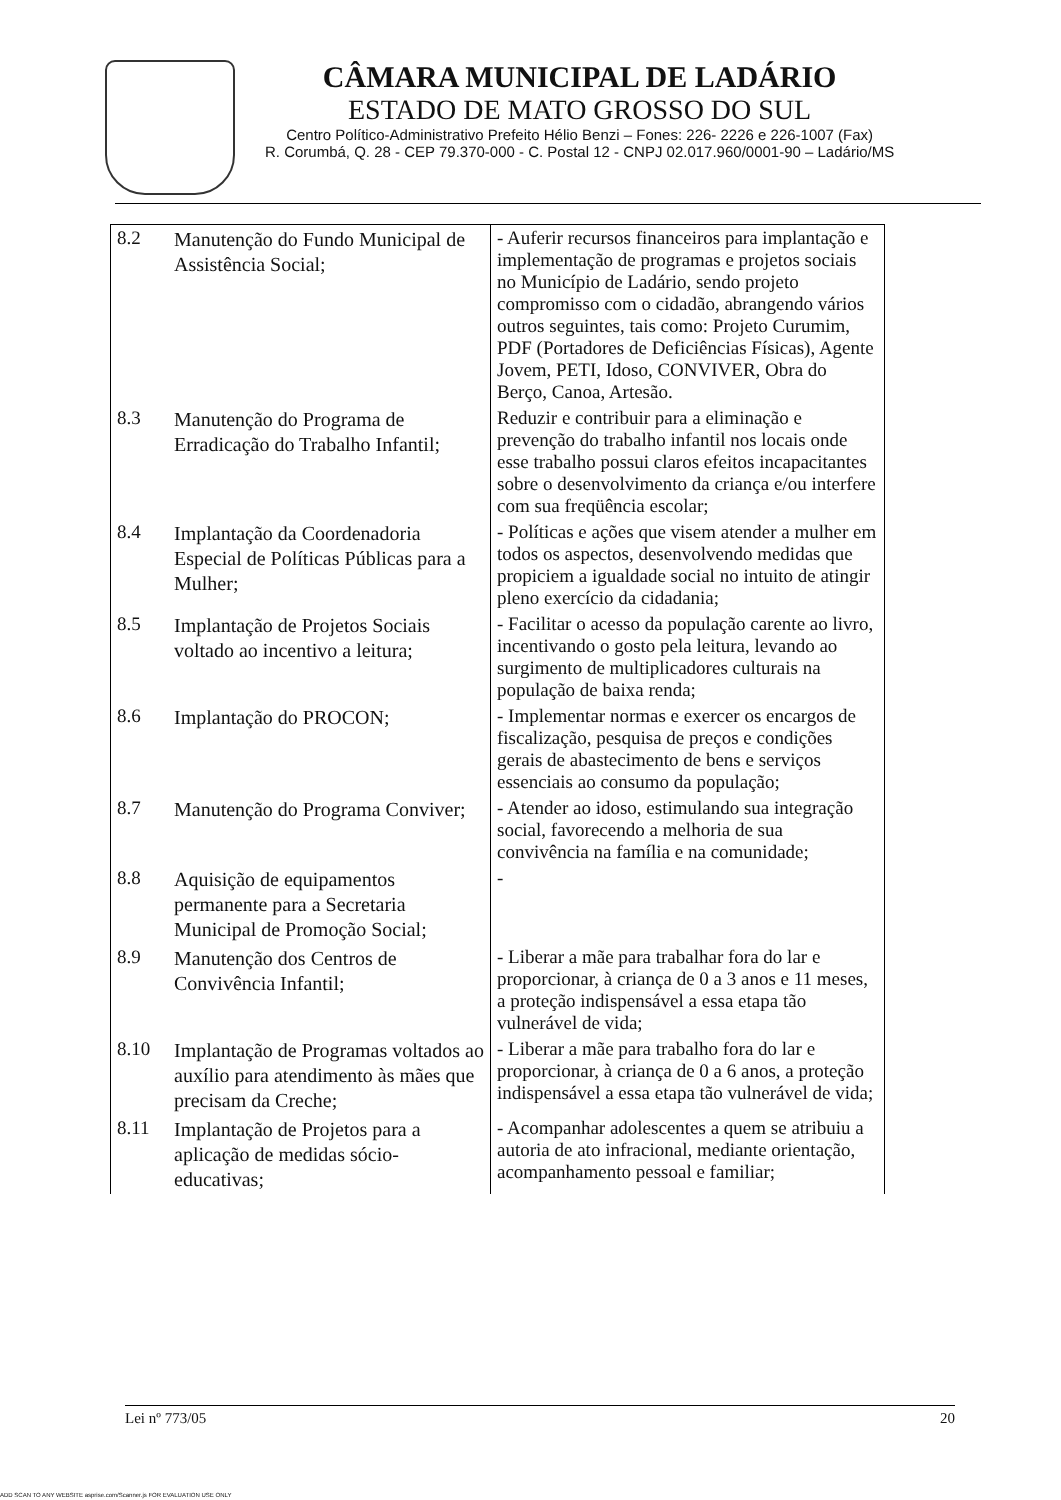CÂMARA MUNICIPAL DE LADÁRIO
ESTADO DE MATO GROSSO DO SUL
Centro Político-Administrativo Prefeito Hélio Benzi – Fones: 226- 2226 e 226-1007 (Fax)
R. Corumbá, Q. 28 - CEP 79.370-000 - C. Postal 12 - CNPJ 02.017.960/0001-90 – Ladário/MS
| 8.2 | Manutenção do Fundo Municipal de Assistência Social; | - Auferir recursos financeiros para implantação e implementação de programas e projetos sociais no Município de Ladário, sendo projeto compromisso com o cidadão, abrangendo vários outros seguintes, tais como: Projeto Curumim, PDF (Portadores de Deficiências Físicas), Agente Jovem, PETI, Idoso, CONVIVER, Obra do Berço, Canoa, Artesão. |
| 8.3 | Manutenção do Programa de Erradicação do Trabalho Infantil; | Reduzir e contribuir para a eliminação e prevenção do trabalho infantil nos locais onde esse trabalho possui claros efeitos incapacitantes sobre o desenvolvimento da criança e/ou interfere com sua freqüência escolar; |
| 8.4 | Implantação da Coordenadoria Especial de Políticas Públicas para a Mulher; | - Políticas e ações que visem atender a mulher em todos os aspectos, desenvolvendo medidas que propiciem a igualdade social no intuito de atingir pleno exercício da cidadania; |
| 8.5 | Implantação de Projetos Sociais voltado ao incentivo a leitura; | - Facilitar o acesso da população carente ao livro, incentivando o gosto pela leitura, levando ao surgimento de multiplicadores culturais na população de baixa renda; |
| 8.6 | Implantação do PROCON; | - Implementar normas e exercer os encargos de fiscalização, pesquisa de preços e condições gerais de abastecimento de bens e serviços essenciais ao consumo da população; |
| 8.7 | Manutenção do Programa Conviver; | - Atender ao idoso, estimulando sua integração social, favorecendo a melhoria de sua convivência na família e na comunidade; |
| 8.8 | Aquisição de equipamentos permanente para a Secretaria Municipal de Promoção Social; | - |
| 8.9 | Manutenção dos Centros de Convivência Infantil; | - Liberar a mãe para trabalhar fora do lar e proporcionar, à criança de 0 a 3 anos e 11 meses, a proteção indispensável a essa etapa tão vulnerável de vida; |
| 8.10 | Implantação de Programas voltados ao auxílio para atendimento às mães que precisam da Creche; | - Liberar a mãe para trabalho fora do lar e proporcionar, à criança de 0 a 6 anos, a proteção indispensável a essa etapa tão vulnerável de vida; |
| 8.11 | Implantação de Projetos para a aplicação de medidas sócio-educativas; | - Acompanhar adolescentes a quem se atribuiu a autoria de ato infracional, mediante orientação, acompanhamento pessoal e familiar; |
Lei nº 773/05 20
ADD SCAN TO ANY WEBSITE asprise.com/Scanner.js FOR EVALUATION USE ONLY